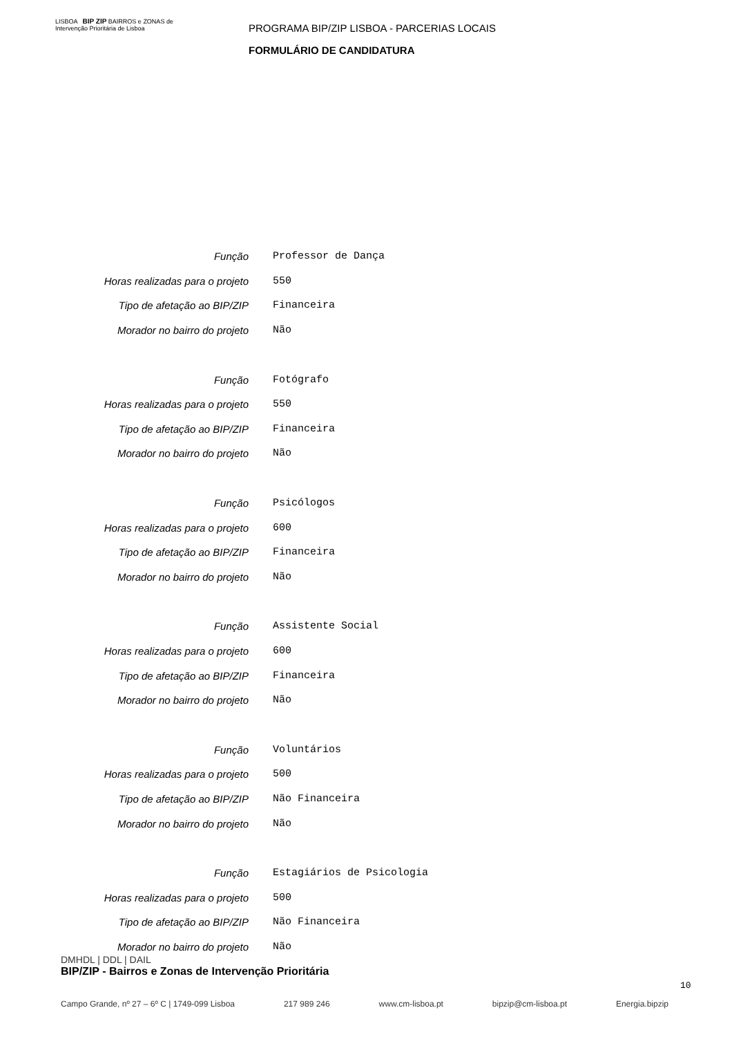LISBOA BIP ZIP BAIRROS e ZONAS de Intervenção Prioritária de Lisboa
PROGRAMA BIP/ZIP LISBOA - PARCERIAS LOCAIS
FORMULÁRIO DE CANDIDATURA
| Função | Professor de Dança |
| Horas realizadas para o projeto | 550 |
| Tipo de afetação ao BIP/ZIP | Financeira |
| Morador no bairro do projeto | Não |
| Função | Fotógrafo |
| Horas realizadas para o projeto | 550 |
| Tipo de afetação ao BIP/ZIP | Financeira |
| Morador no bairro do projeto | Não |
| Função | Psicólogos |
| Horas realizadas para o projeto | 600 |
| Tipo de afetação ao BIP/ZIP | Financeira |
| Morador no bairro do projeto | Não |
| Função | Assistente Social |
| Horas realizadas para o projeto | 600 |
| Tipo de afetação ao BIP/ZIP | Financeira |
| Morador no bairro do projeto | Não |
| Função | Voluntários |
| Horas realizadas para o projeto | 500 |
| Tipo de afetação ao BIP/ZIP | Não Financeira |
| Morador no bairro do projeto | Não |
| Função | Estagiários de Psicologia |
| Horas realizadas para o projeto | 500 |
| Tipo de afetação ao BIP/ZIP | Não Financeira |
| Morador no bairro do projeto | Não |
DMHDL | DDL | DAIL
BIP/ZIP - Bairros e Zonas de Intervenção Prioritária
10
Campo Grande, nº 27 – 6º C | 1749-099 Lisboa 217 989 246 www.cm-lisboa.pt bipzip@cm-lisboa.pt Energia.bipzip